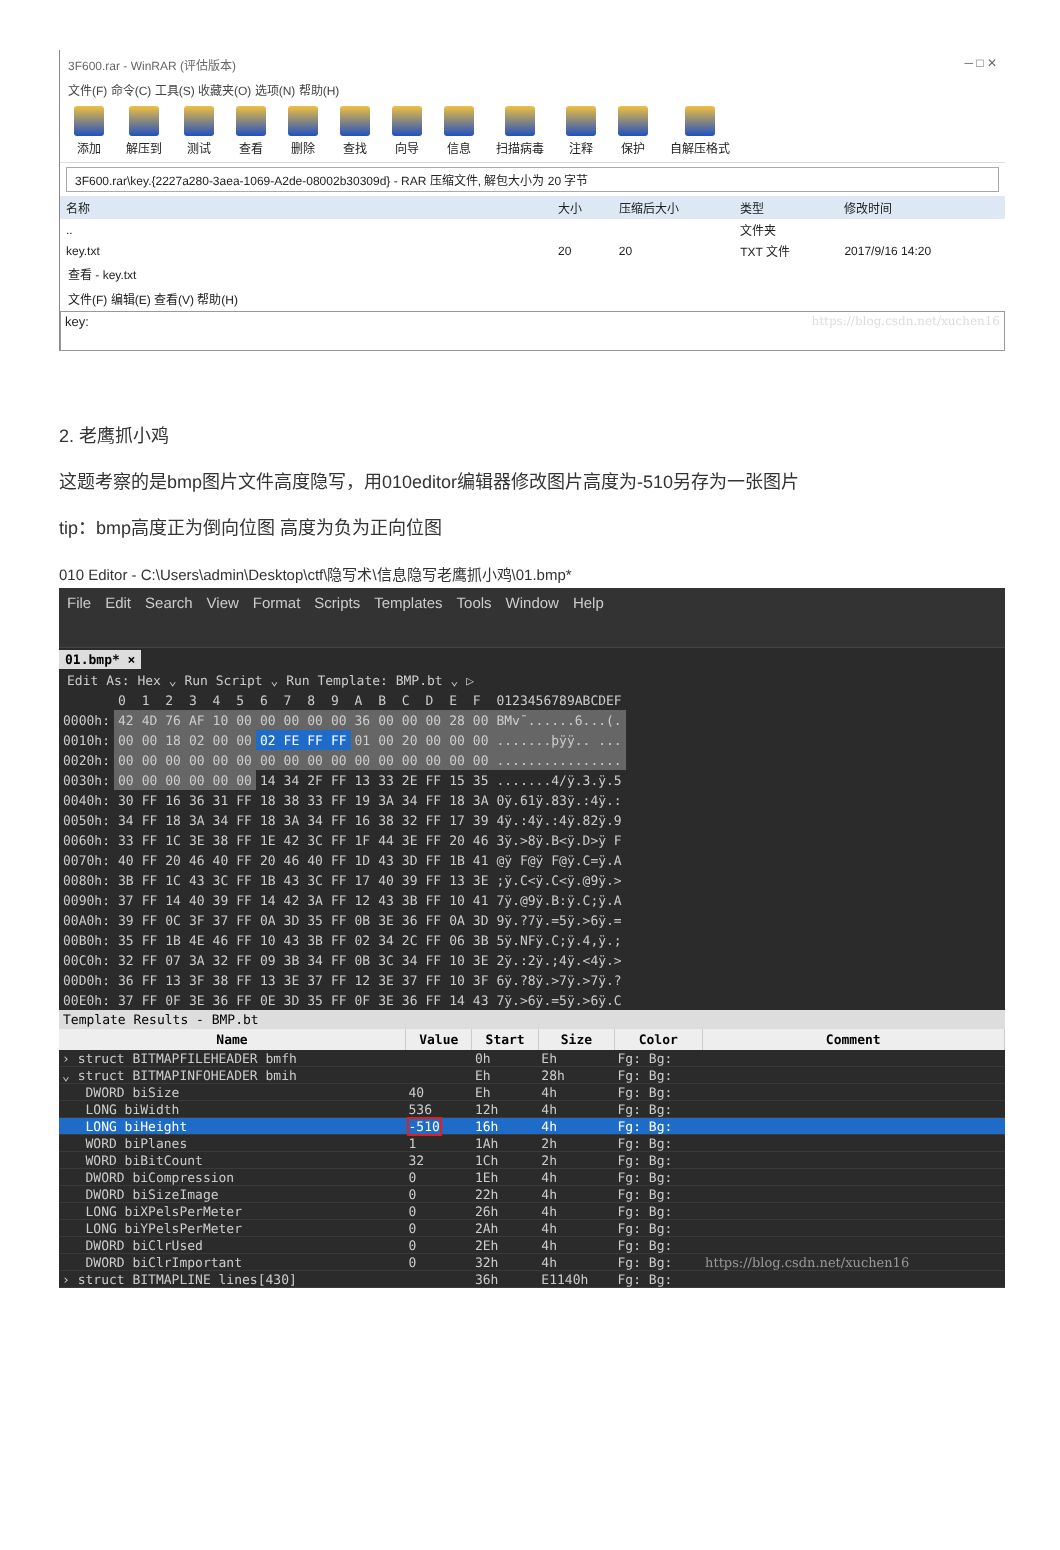3F600.rar - WinRAR (评估版本) ─ □ ✕
文件(F) 命令(C) 工具(S) 收藏夹(O) 选项(N) 帮助(H)
添加 解压到 测试 查看 删除 查找 向导 信息 扫描病毒 注释 保护 自解压格式
3F600.rar\key.{2227a280-3aea-1069-A2de-08002b30309d} - RAR 压缩文件, 解包大小为 20 字节
| 名称 | 大小 | 压缩后大小 | 类型 | 修改时间 |
| --- | --- | --- | --- | --- |
| .. | | | 文件夹 | |
| key.txt | 20 | 20 | TXT 文件 | 2017/9/16 14:20 |
查看 - key.txt
文件(F) 编辑(E) 查看(V) 帮助(H)
key: https://blog.csdn.net/xuchen16
2. 老鹰抓小鸡
这题考察的是bmp图片文件高度隐写，用010editor编辑器修改图片高度为-510另存为一张图片
tip：bmp高度正为倒向位图 高度为负为正向位图
010 Editor - C:\Users\admin\Desktop\ctf\隐写术\信息隐写老鹰抓小鸡\01.bmp*
File Edit Search View Format Scripts Templates Tools Window Help
01.bmp* ×
Edit As: Hex ⌄ Run Script ⌄ Run Template: BMP.bt ⌄ ▷
| | 0 | 1 | 2 | 3 | 4 | 5 | 6 | 7 | 8 | 9 | A | B | C | D | E | F | 0123456789ABCDEF |
| 0000h: | 42 | 4D | 76 | AF | 10 | 00 | 00 | 00 | 00 | 00 | 36 | 00 | 00 | 00 | 28 | 00 | BMv¯......6...(. |
| 0010h: | 00 | 00 | 18 | 02 | 00 | 00 | 02 | FE | FF | FF | 01 | 00 | 20 | 00 | 00 | 00 | .......þÿÿ.. ... |
| 0020h: | 00 | 00 | 00 | 00 | 00 | 00 | 00 | 00 | 00 | 00 | 00 | 00 | 00 | 00 | 00 | 00 | ................ |
| 0030h: | 00 | 00 | 00 | 00 | 00 | 00 | 14 | 34 | 2F | FF | 13 | 33 | 2E | FF | 15 | 35 | .......4/ÿ.3.ÿ.5 |
| 0040h: | 30 | FF | 16 | 36 | 31 | FF | 18 | 38 | 33 | FF | 19 | 3A | 34 | FF | 18 | 3A | 0ÿ.61ÿ.83ÿ.:4ÿ.: |
| 0050h: | 34 | FF | 18 | 3A | 34 | FF | 18 | 3A | 34 | FF | 16 | 38 | 32 | FF | 17 | 39 | 4ÿ.:4ÿ.:4ÿ.82ÿ.9 |
| 0060h: | 33 | FF | 1C | 3E | 38 | FF | 1E | 42 | 3C | FF | 1F | 44 | 3E | FF | 20 | 46 | 3ÿ.>8ÿ.B<ÿ.D>ÿ F |
| 0070h: | 40 | FF | 20 | 46 | 40 | FF | 20 | 46 | 40 | FF | 1D | 43 | 3D | FF | 1B | 41 | @ÿ F@ÿ F@ÿ.C=ÿ.A |
| 0080h: | 3B | FF | 1C | 43 | 3C | FF | 1B | 43 | 3C | FF | 17 | 40 | 39 | FF | 13 | 3E | ;ÿ.C<ÿ.C<ÿ.@9ÿ.> |
| 0090h: | 37 | FF | 14 | 40 | 39 | FF | 14 | 42 | 3A | FF | 12 | 43 | 3B | FF | 10 | 41 | 7ÿ.@9ÿ.B:ÿ.C;ÿ.A |
| 00A0h: | 39 | FF | 0C | 3F | 37 | FF | 0A | 3D | 35 | FF | 0B | 3E | 36 | FF | 0A | 3D | 9ÿ.?7ÿ.=5ÿ.>6ÿ.= |
| 00B0h: | 35 | FF | 1B | 4E | 46 | FF | 10 | 43 | 3B | FF | 02 | 34 | 2C | FF | 06 | 3B | 5ÿ.NFÿ.C;ÿ.4,ÿ.; |
| 00C0h: | 32 | FF | 07 | 3A | 32 | FF | 09 | 3B | 34 | FF | 0B | 3C | 34 | FF | 10 | 3E | 2ÿ.:2ÿ.;4ÿ.<4ÿ.> |
| 00D0h: | 36 | FF | 13 | 3F | 38 | FF | 13 | 3E | 37 | FF | 12 | 3E | 37 | FF | 10 | 3F | 6ÿ.?8ÿ.>7ÿ.>7ÿ.? |
| 00E0h: | 37 | FF | 0F | 3E | 36 | FF | 0E | 3D | 35 | FF | 0F | 3E | 36 | FF | 14 | 43 | 7ÿ.>6ÿ.=5ÿ.>6ÿ.C |
Template Results - BMP.bt
| Name | Value | Start | Size | Color | Comment |
| --- | --- | --- | --- | --- | --- |
| › struct BITMAPFILEHEADER bmfh | | 0h | Eh | Fg: Bg: | |
| ⌄ struct BITMAPINFOHEADER bmih | | Eh | 28h | Fg: Bg: | |
| DWORD biSize | 40 | Eh | 4h | Fg: Bg: | |
| LONG biWidth | 536 | 12h | 4h | Fg: Bg: | |
| LONG biHeight | -510 | 16h | 4h | Fg: Bg: | |
| WORD biPlanes | 1 | 1Ah | 2h | Fg: Bg: | |
| WORD biBitCount | 32 | 1Ch | 2h | Fg: Bg: | |
| DWORD biCompression | 0 | 1Eh | 4h | Fg: Bg: | |
| DWORD biSizeImage | 0 | 22h | 4h | Fg: Bg: | |
| LONG biXPelsPerMeter | 0 | 26h | 4h | Fg: Bg: | |
| LONG biYPelsPerMeter | 0 | 2Ah | 4h | Fg: Bg: | |
| DWORD biClrUsed | 0 | 2Eh | 4h | Fg: Bg: | |
| DWORD biClrImportant | 0 | 32h | 4h | Fg: Bg: | https://blog.csdn.net/xuchen16 |
| › struct BITMAPLINE lines[430] | | 36h | E1140h | Fg: Bg: | |